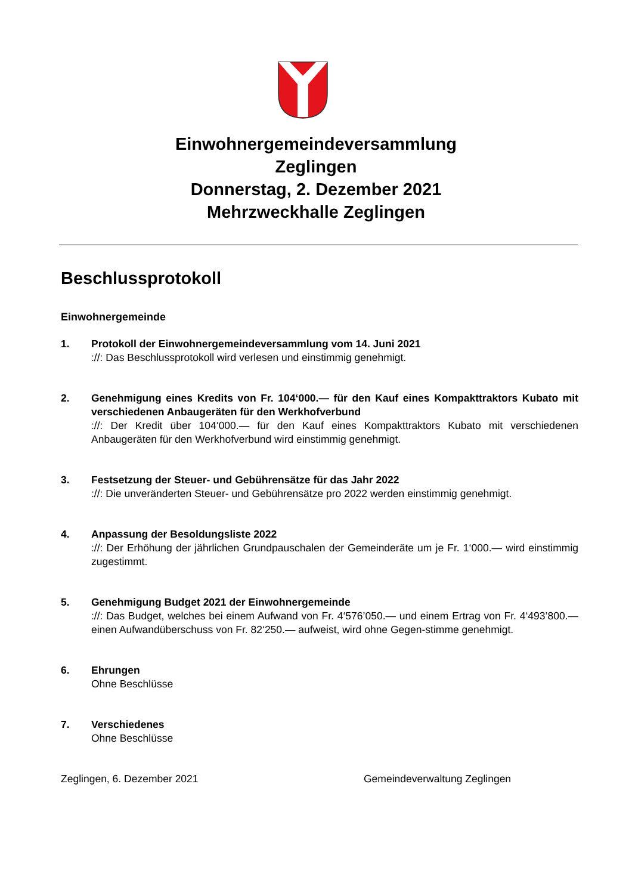Einwohnergemeindeversammlung
Zeglingen
Donnerstag, 2. Dezember 2021
Mehrzweckhalle Zeglingen
Beschlussprotokoll
Einwohnergemeinde
1. Protokoll der Einwohnergemeindeversammlung vom 14. Juni 2021
://: Das Beschlussprotokoll wird verlesen und einstimmig genehmigt.
2. Genehmigung eines Kredits von Fr. 104‘000.— für den Kauf eines Kompakttraktors Kubato mit verschiedenen Anbaugeräten für den Werkhofverbund
://: Der Kredit über 104‘000.— für den Kauf eines Kompakttraktors Kubato mit verschiedenen Anbaugeräten für den Werkhofverbund wird einstimmig genehmigt.
3. Festsetzung der Steuer- und Gebührensätze für das Jahr 2022
://: Die unveränderten Steuer- und Gebührensätze pro 2022 werden einstimmig genehmigt.
4. Anpassung der Besoldungsliste 2022
://: Der Erhöhung der jährlichen Grundpauschalen der Gemeinderäte um je Fr. 1‘000.— wird einstimmig zugestimmt.
5. Genehmigung Budget 2021 der Einwohnergemeinde
://: Das Budget, welches bei einem Aufwand von Fr. 4‘576’050.— und einem Ertrag von Fr. 4‘493’800.— einen Aufwandüberschuss von Fr. 82‘250.— aufweist, wird ohne Gegen-stimme genehmigt.
6. Ehrungen
Ohne Beschlüsse
7. Verschiedenes
Ohne Beschlüsse
Zeglingen, 6. Dezember 2021 Gemeindeverwaltung Zeglingen